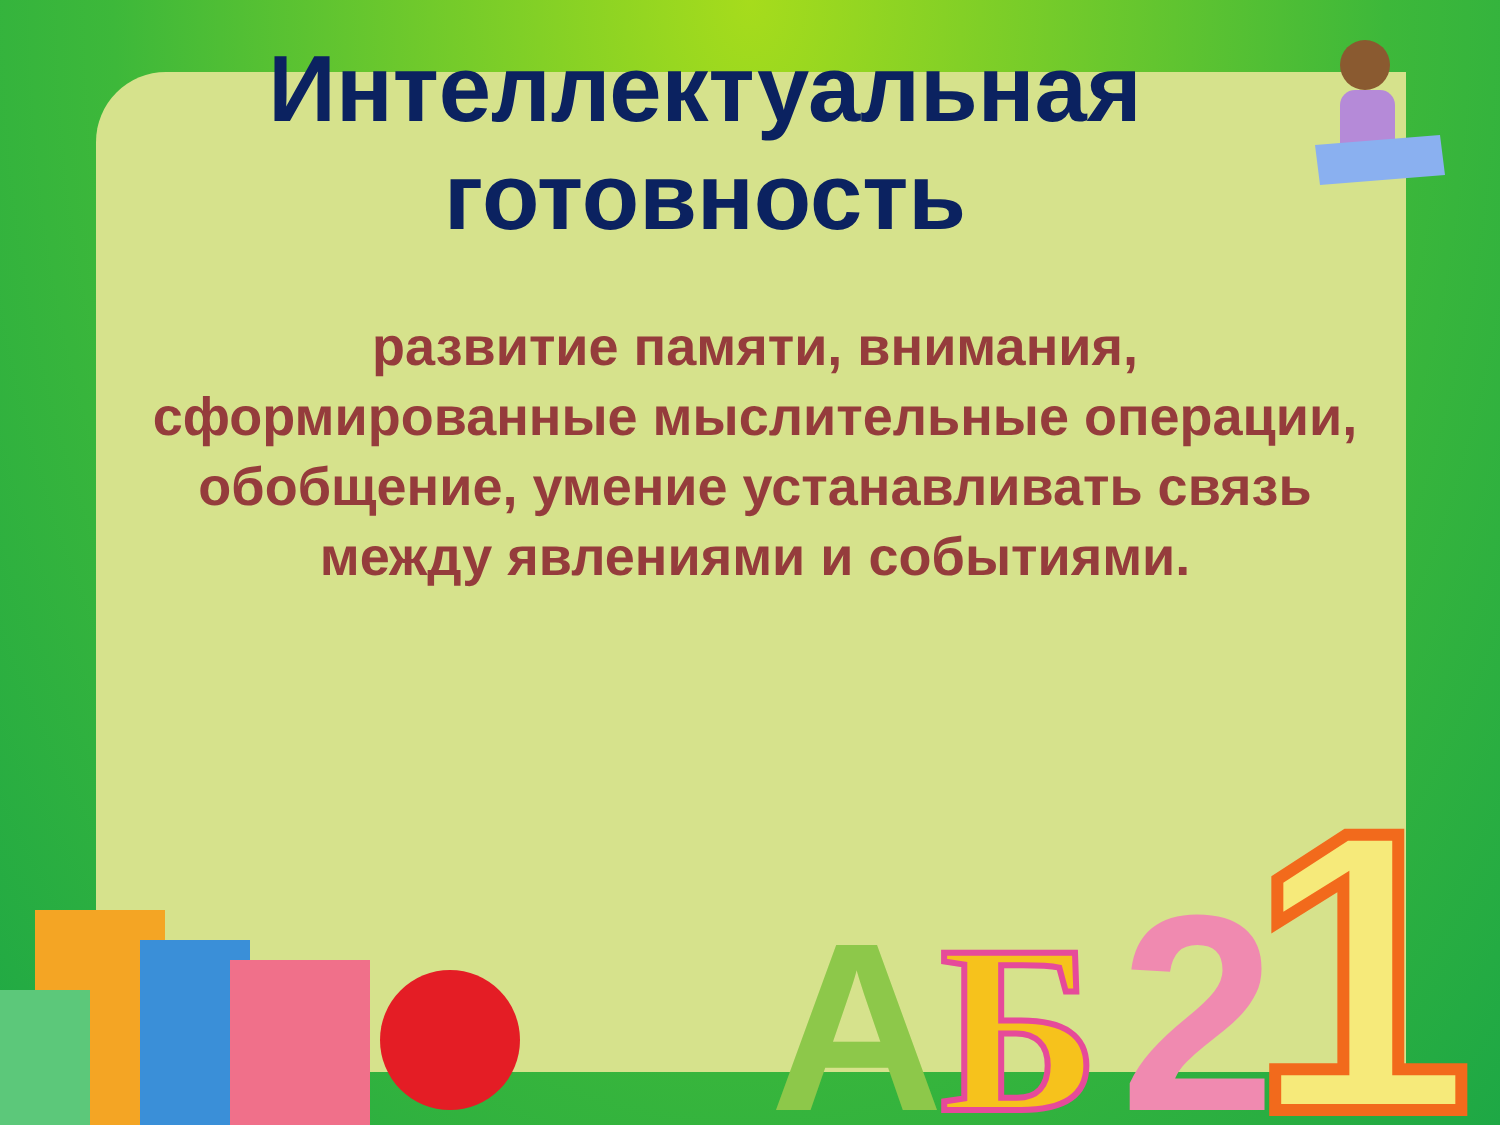A
Б
2
1
Интеллектуальная
готовность
развитие памяти, внимания, сформированные мыслительные операции, обобщение, умение устанавливать связь между явлениями и событиями.